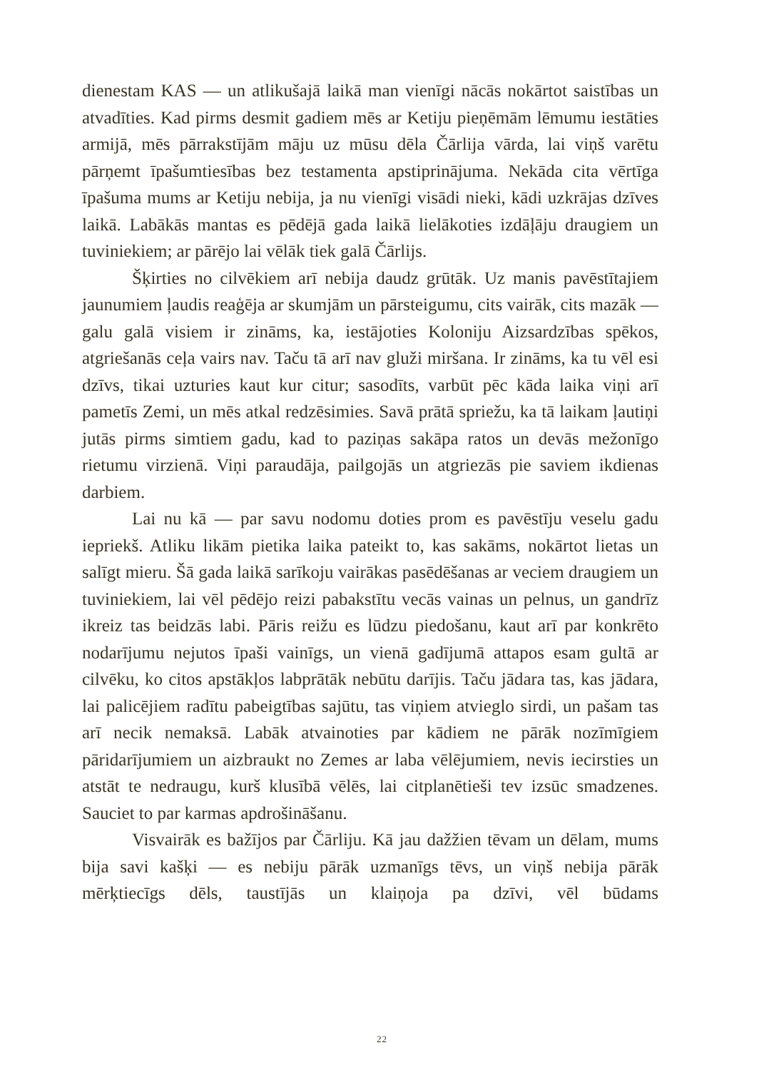dienestam KAS — un atlikušajā laikā man vienīgi nācās nokārtot saistības un atvadīties. Kad pirms desmit gadiem mēs ar Ketiju pieņēmām lēmumu iestāties armijā, mēs pārrakstījām māju uz mūsu dēla Čārlija vārda, lai viņš varētu pārņemt īpašumtiesības bez testamenta apstiprinājuma. Nekāda cita vērtīga īpašuma mums ar Ketiju nebija, ja nu vienīgi visādi nieki, kādi uzkrājas dzīves laikā. Labākās mantas es pēdējā gada laikā lielākoties izdāļāju draugiem un tuviniekiem; ar pārējo lai vēlāk tiek galā Čārlijs.
Šķirties no cilvēkiem arī nebija daudz grūtāk. Uz manis pavēstītajiem jaunumiem ļaudis reaģēja ar skumjām un pārsteigumu, cits vairāk, cits mazāk — galu galā visiem ir zināms, ka, iestājoties Koloniju Aizsardzības spēkos, atgriešanās ceļa vairs nav. Taču tā arī nav gluži miršana. Ir zināms, ka tu vēl esi dzīvs, tikai uzturies kaut kur citur; sasodīts, varbūt pēc kāda laika viņi arī pametīs Zemi, un mēs atkal redzēsimies. Savā prātā spriežu, ka tā laikam ļautiņi jutās pirms simtiem gadu, kad to paziņas sakāpa ratos un devās mežonīgo rietumu virzienā. Viņi paraudāja, pailgojās un atgriezās pie saviem ikdienas darbiem.
Lai nu kā — par savu nodomu doties prom es pavēstīju veselu gadu iepriekš. Atliku likām pietika laika pateikt to, kas sakāms, nokārtot lietas un salīgt mieru. Šā gada laikā sarīkoju vairākas pasēdēšanas ar veciem draugiem un tuviniekiem, lai vēl pēdējo reizi pabakstītu vecās vainas un pelnus, un gandrīz ikreiz tas beidzās labi. Pāris reižu es lūdzu piedošanu, kaut arī par konkrēto nodarījumu nejutos īpaši vainīgs, un vienā gadījumā attapos esam gultā ar cilvēku, ko citos apstākļos labprātāk nebūtu darījis. Taču jādara tas, kas jādara, lai palicējiem radītu pabeigtības sajūtu, tas viņiem atvieglo sirdi, un pašam tas arī necik nemaksā. Labāk atvainoties par kādiem ne pārāk nozīmīgiem pāridarījumiem un aizbraukt no Zemes ar laba vēlējumiem, nevis iecirsties un atstāt te nedraugu, kurš klusībā vēlēs, lai citplanētieši tev izsūc smadzenes. Sauciet to par karmas apdrošināšanu.
Visvairāk es bažījos par Čārliju. Kā jau dažžien tēvam un dēlam, mums bija savi kašķi — es nebiju pārāk uzmanīgs tēvs, un viņš nebija pārāk mērķtiecīgs dēls, taustījās un klaiņoja pa dzīvi, vēl būdams
22